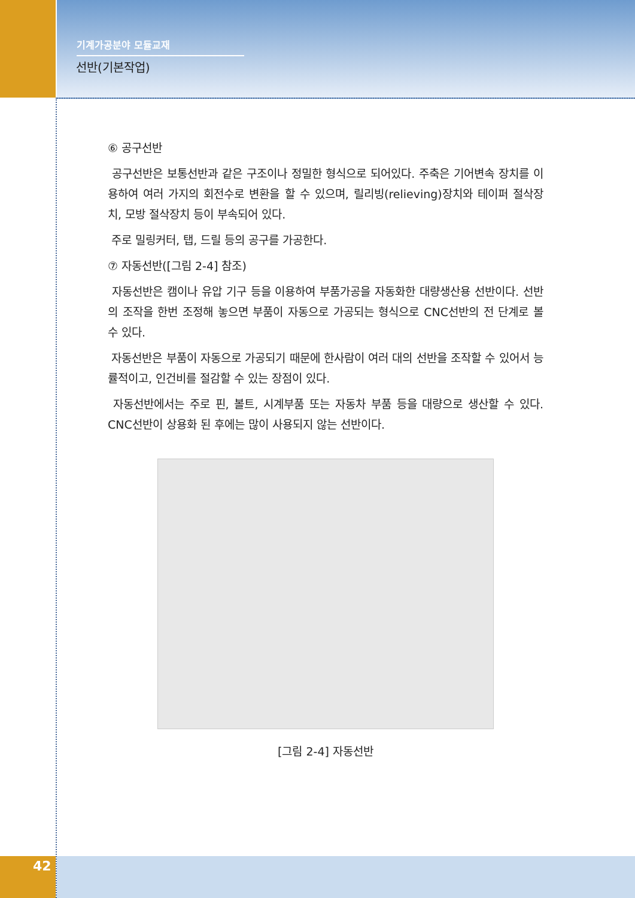기계가공분야 모듈교재
선반(기본작업)
⑥ 공구선반
공구선반은 보통선반과 같은 구조이나 정밀한 형식으로 되어있다. 주축은 기어변속 장치를 이용하여 여러 가지의 회전수로 변환을 할 수 있으며, 릴리빙(relieving)장치와 테이퍼 절삭장치, 모방 절삭장치 등이 부속되어 있다.
주로 밀링커터, 탭, 드릴 등의 공구를 가공한다.
⑦ 자동선반([그림 2-4] 참조)
자동선반은 캠이나 유압 기구 등을 이용하여 부품가공을 자동화한 대량생산용 선반이다. 선반의 조작을 한번 조정해 놓으면 부품이 자동으로 가공되는 형식으로 CNC선반의 전 단계로 볼 수 있다.
자동선반은 부품이 자동으로 가공되기 때문에 한사람이 여러 대의 선반을 조작할 수 있어서 능률적이고, 인건비를 절감할 수 있는 장점이 있다.
자동선반에서는 주로 핀, 볼트, 시계부품 또는 자동차 부품 등을 대량으로 생산할 수 있다. CNC선반이 상용화 된 후에는 많이 사용되지 않는 선반이다.
[그림 2-4] 자동선반
42